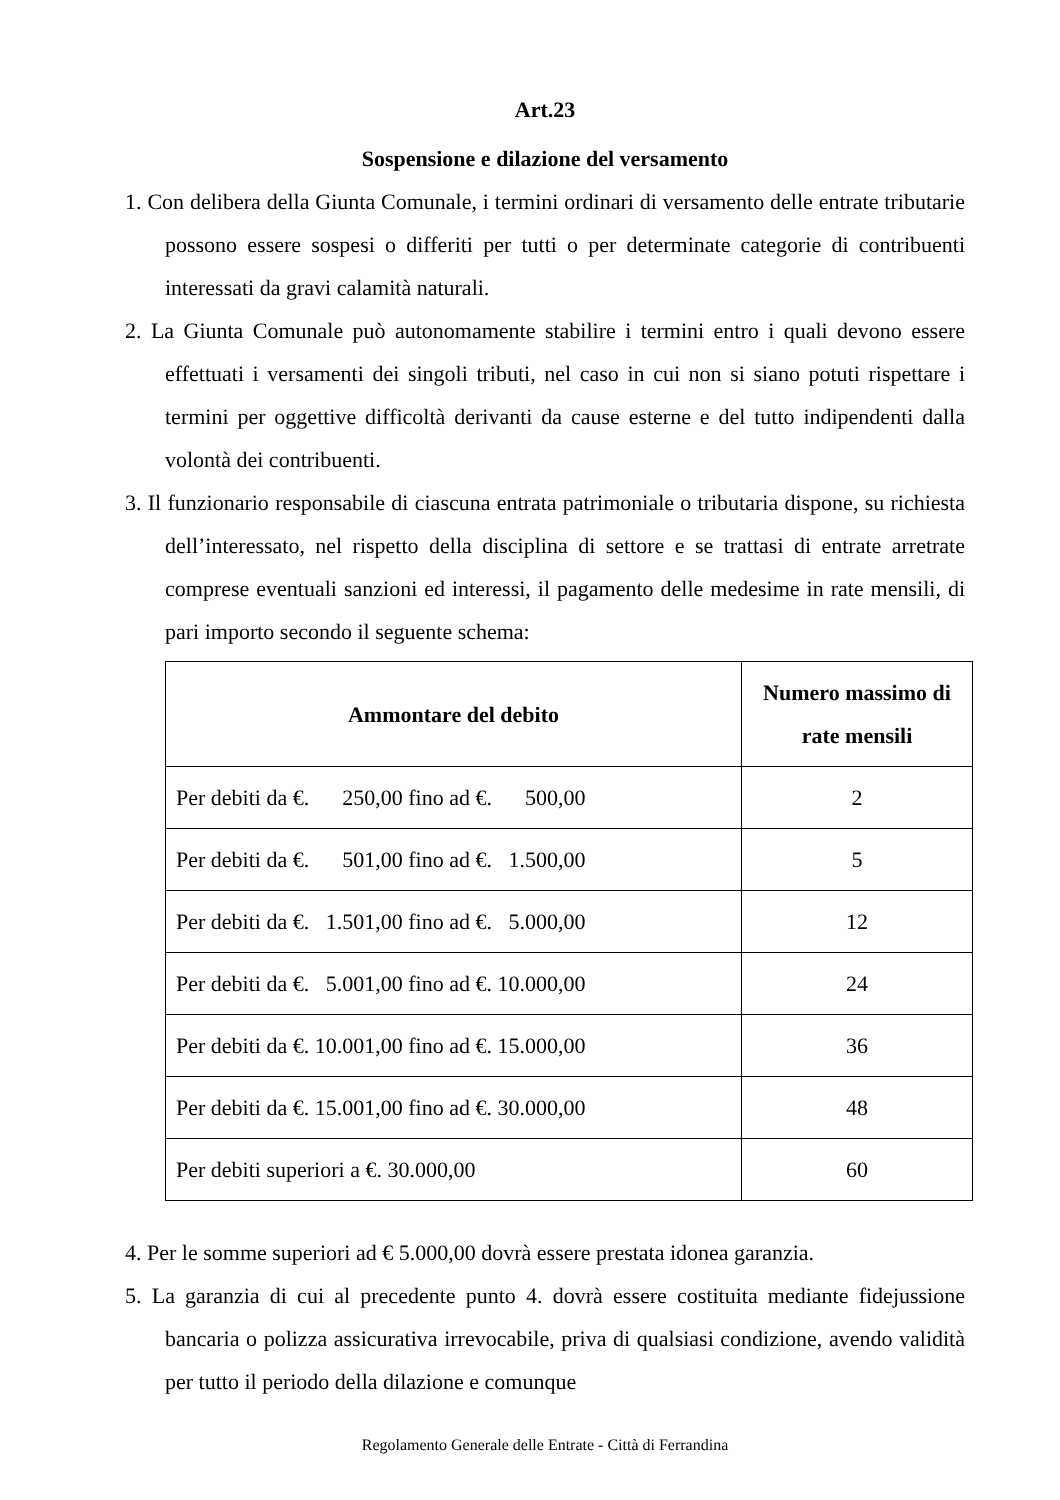Art.23
Sospensione e dilazione del versamento
1. Con delibera della Giunta Comunale, i termini ordinari di versamento delle entrate tributarie possono essere sospesi o differiti per tutti o per determinate categorie di contribuenti interessati da gravi calamità naturali.
2. La Giunta Comunale può autonomamente stabilire i termini entro i quali devono essere effettuati i versamenti dei singoli tributi, nel caso in cui non si siano potuti rispettare i termini per oggettive difficoltà derivanti da cause esterne e del tutto indipendenti dalla volontà dei contribuenti.
3. Il funzionario responsabile di ciascuna entrata patrimoniale o tributaria dispone, su richiesta dell’interessato, nel rispetto della disciplina di settore e se trattasi di entrate arretrate comprese eventuali sanzioni ed interessi, il pagamento delle medesime in rate mensili, di pari importo secondo il seguente schema:
| Ammontare del debito | Numero massimo di rate mensili |
| --- | --- |
| Per debiti da €. 250,00 fino ad €. 500,00 | 2 |
| Per debiti da €. 501,00 fino ad €. 1.500,00 | 5 |
| Per debiti da €. 1.501,00 fino ad €. 5.000,00 | 12 |
| Per debiti da €. 5.001,00 fino ad €. 10.000,00 | 24 |
| Per debiti da €. 10.001,00 fino ad €. 15.000,00 | 36 |
| Per debiti da €. 15.001,00 fino ad €. 30.000,00 | 48 |
| Per debiti superiori a €. 30.000,00 | 60 |
4. Per le somme superiori ad € 5.000,00 dovrà essere prestata idonea garanzia.
5. La garanzia di cui al precedente punto 4. dovrà essere costituita mediante fidejussione bancaria o polizza assicurativa irrevocabile, priva di qualsiasi condizione, avendo validità per tutto il periodo della dilazione e comunque
Regolamento Generale delle Entrate - Città di Ferrandina